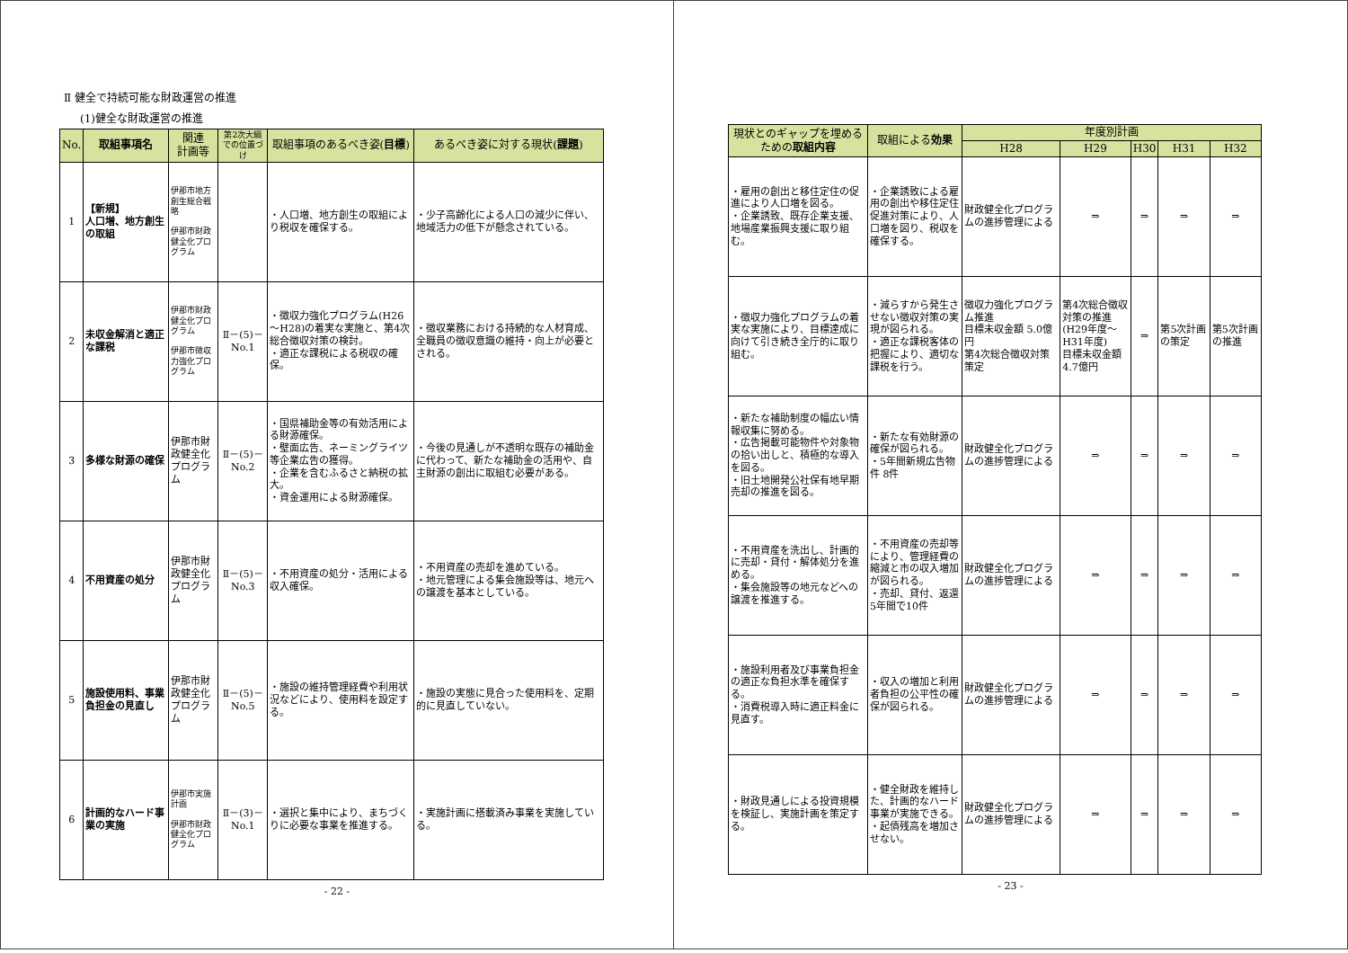Ⅱ 健全で持続可能な財政運営の推進
(1)健全な財政運営の推進
| No. | 取組事項名 | 関連 計画等 | 第2次大綱での位置づけ | 取組事項のあるべき姿( 目標 ) | あるべき姿に対する現状( 課題 ) |
| --- | --- | --- | --- | --- | --- |
| 1 | 【新規】 人口増、地方創生の取組 | 伊那市地方創生総合戦略 伊那市財政健全化プログラム | | ・人口増、地方創生の取組により税収を確保する。 | ・少子高齢化による人口の減少に伴い、地域活力の低下が懸念されている。 |
| 2 | 未収金解消と適正な課税 | 伊那市財政健全化プログラム 伊那市徴収力強化プログラム | Ⅱ－(5)－No.1 | ・徴収力強化プログラム(H26～H28)の着実な実施と、第4次総合徴収対策の検討。 ・適正な課税による税収の確保。 | ・徴収業務における持続的な人材育成、全職員の徴収意識の維持・向上が必要とされる。 |
| 3 | 多様な財源の確保 | 伊那市財政健全化プログラム | Ⅱ－(5)－No.2 | ・国県補助金等の有効活用による財源確保。 ・壁面広告、ネーミングライツ等企業広告の獲得。 ・企業を含むふるさと納税の拡大。 ・資金運用による財源確保。 | ・今後の見通しが不透明な既存の補助金に代わって、新たな補助金の活用や、自主財源の創出に取組む必要がある。 |
| 4 | 不用資産の処分 | 伊那市財政健全化プログラム | Ⅱ－(5)－No.3 | ・不用資産の処分・活用による収入確保。 | ・不用資産の売却を進めている。 ・地元管理による集会施設等は、地元への譲渡を基本としている。 |
| 5 | 施設使用料、事業負担金の見直し | 伊那市財政健全化プログラム | Ⅱ－(5)－No.5 | ・施設の維持管理経費や利用状況などにより、使用料を設定する。 | ・施設の実態に見合った使用料を、定期的に見直していない。 |
| 6 | 計画的なハード事業の実施 | 伊那市実施計画 伊那市財政健全化プログラム | Ⅱ－(3)－No.1 | ・選択と集中により、まちづくりに必要な事業を推進する。 | ・実施計画に搭載済み事業を実施している。 |
- 22 -
| 現状とのギャップを埋めるための 取組内容 | 取組による 効果 | 年度別計画 | | | | |
| --- | --- | --- | --- | --- | --- | --- |
| | | H28 | H29 | H30 | H31 | H32 |
| ・雇用の創出と移住定住の促進により人口増を図る。 ・企業誘致、既存企業支援、地場産業振興支援に取り組む。 | ・企業誘致による雇用の創出や移住定住促進対策により、人口増を図り、税収を確保する。 | 財政健全化プログラムの進捗管理による | ⇒ | ⇒ | ⇒ | ⇒ |
| ・徴収力強化プログラムの着実な実施により、目標達成に向けて引き続き全庁的に取り組む。 | ・減らすから発生させない徴収対策の実現が図られる。 ・適正な課税客体の把握により、適切な課税を行う。 | 徴収力強化プログラム推進 目標未収金額 5.0億円 第4次総合徴収対策策定 | 第4次総合徴収対策の推進 (H29年度～H31年度) 目標未収金額4.7億円 | ⇒ | 第5次計画の策定 | 第5次計画の推進 |
| ・新たな補助制度の幅広い情報収集に努める。 ・広告掲載可能物件や対象物の拾い出しと、積極的な導入を図る。 ・旧土地開発公社保有地早期売却の推進を図る。 | ・新たな有効財源の確保が図られる。 ・5年間新規広告物件 8件 | 財政健全化プログラムの進捗管理による | ⇒ | ⇒ | ⇒ | ⇒ |
| ・不用資産を洗出し、計画的に売却・貸付・解体処分を進める。 ・集会施設等の地元などへの譲渡を推進する。 | ・不用資産の売却等により、管理経費の縮減と市の収入増加が図られる。 ・売却、貸付、返還 5年間で10件 | 財政健全化プログラムの進捗管理による | ⇒ | ⇒ | ⇒ | ⇒ |
| ・施設利用者及び事業負担金の適正な負担水準を確保する。 ・消費税導入時に適正料金に見直す。 | ・収入の増加と利用者負担の公平性の確保が図られる。 | 財政健全化プログラムの進捗管理による | ⇒ | ⇒ | ⇒ | ⇒ |
| ・財政見通しによる投資規模を検証し、実施計画を策定する。 | ・健全財政を維持した、計画的なハード事業が実施できる。 ・起債残高を増加させない。 | 財政健全化プログラムの進捗管理による | ⇒ | ⇒ | ⇒ | ⇒ |
- 23 -